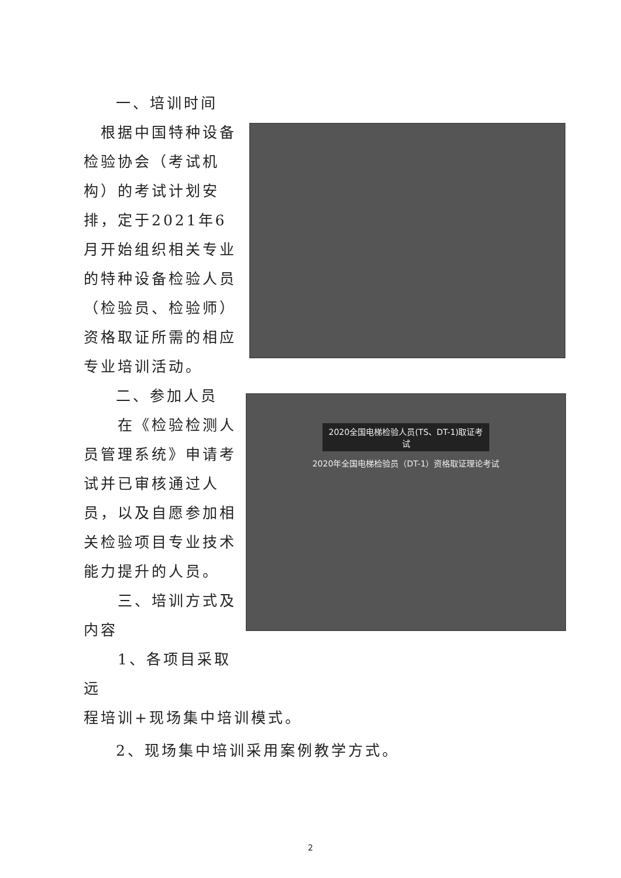一、培训时间
　根据中国特种设备检验协会（考试机构）的考试计划安排，定于2021年6月开始组织相关专业的特种设备检验人员（检验员、检验师）资格取证所需的相应专业培训活动。
二、参加人员
　　在《检验检测人员管理系统》申请考试并已审核通过人员，以及自愿参加相关检验项目专业技术能力提升的人员。
　　三、培训方式及内容
　　1、各项目采取远
2020全国电梯检验人员(TS、DT-1)取证考试
2020年全国电梯检验员（DT-1）资格取证理论考试
程培训+现场集中培训模式。
2、现场集中培训采用案例教学方式。
2